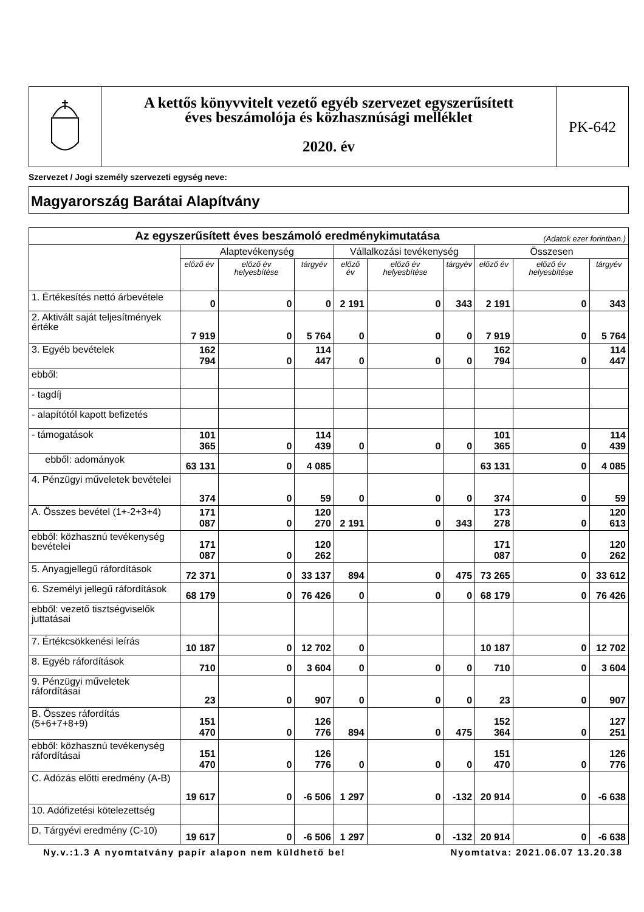A kettős könyvvitelt vezető egyéb szervezet egyszerűsített
éves beszámolója és közhasznúsági melléklet
2020. év
PK-642
Szervezet / Jogi személy szervezeti egység neve:
Magyarország Barátai Alapítvány
| Az egyszerűsített éves beszámoló eredménykimutatása (Adatok ezer forintban.) | | | | | | | | | |
| --- | --- | --- | --- | --- | --- | --- | --- | --- | --- |
| | Alaptevékenység | | | Vállalkozási tevékenység | | | Összesen | | |
| | előző év | előző év helyesbítése | tárgyév | előző év | előző év helyesbítése | tárgyév | előző év | előző év helyesbítése | tárgyév |
| 1. Értékesítés nettó árbevétele | 0 | 0 | 0 | 2 191 | 0 | 343 | 2 191 | 0 | 343 |
| 2. Aktivált saját teljesítmények értéke | 7 919 | 0 | 5 764 | 0 | 0 | 0 | 7 919 | 0 | 5 764 |
| 3. Egyéb bevételek | 162 794 | 0 | 114 447 | 0 | 0 | 0 | 162 794 | 0 | 114 447 |
| ebből: | | | | | | | | | |
| - tagdíj | | | | | | | | | |
| - alapítótól kapott befizetés | | | | | | | | | |
| - támogatások | 101 365 | 0 | 114 439 | 0 | 0 | 0 | 101 365 | 0 | 114 439 |
| ebből: adományok | 63 131 | 0 | 4 085 | | | | 63 131 | 0 | 4 085 |
| 4. Pénzügyi műveletek bevételei | 374 | 0 | 59 | 0 | 0 | 0 | 374 | 0 | 59 |
| A. Összes bevétel (1+-2+3+4) | 171 087 | 0 | 120 270 | 2 191 | 0 | 343 | 173 278 | 0 | 120 613 |
| ebből: közhasznú tevékenység bevételei | 171 087 | 0 | 120 262 | | | | 171 087 | 0 | 120 262 |
| 5. Anyagjellegű ráfordítások | 72 371 | 0 | 33 137 | 894 | 0 | 475 | 73 265 | 0 | 33 612 |
| 6. Személyi jellegű ráfordítások | 68 179 | 0 | 76 426 | 0 | 0 | 0 | 68 179 | 0 | 76 426 |
| ebből: vezető tisztségviselők juttatásai | | | | | | | | | |
| 7. Értékcsökkenési leírás | 10 187 | 0 | 12 702 | 0 | | | 10 187 | 0 | 12 702 |
| 8. Egyéb ráfordítások | 710 | 0 | 3 604 | 0 | 0 | 0 | 710 | 0 | 3 604 |
| 9. Pénzügyi műveletek ráfordításai | 23 | 0 | 907 | 0 | 0 | 0 | 23 | 0 | 907 |
| B. Összes ráfordítás (5+6+7+8+9) | 151 470 | 0 | 126 776 | 894 | 0 | 475 | 152 364 | 0 | 127 251 |
| ebből: közhasznú tevékenység ráfordításai | 151 470 | 0 | 126 776 | 0 | 0 | 0 | 151 470 | 0 | 126 776 |
| C. Adózás előtti eredmény (A-B) | 19 617 | 0 | -6 506 | 1 297 | 0 | -132 | 20 914 | 0 | -6 638 |
| 10. Adófizetési kötelezettség | | | | | | | | | |
| D. Tárgyévi eredmény (C-10) | 19 617 | 0 | -6 506 | 1 297 | 0 | -132 | 20 914 | 0 | -6 638 |
Ny.v.:1.3 A nyomtatvány papír alapon nem küldhető be! Nyomtatva: 2021.06.07 13.20.38